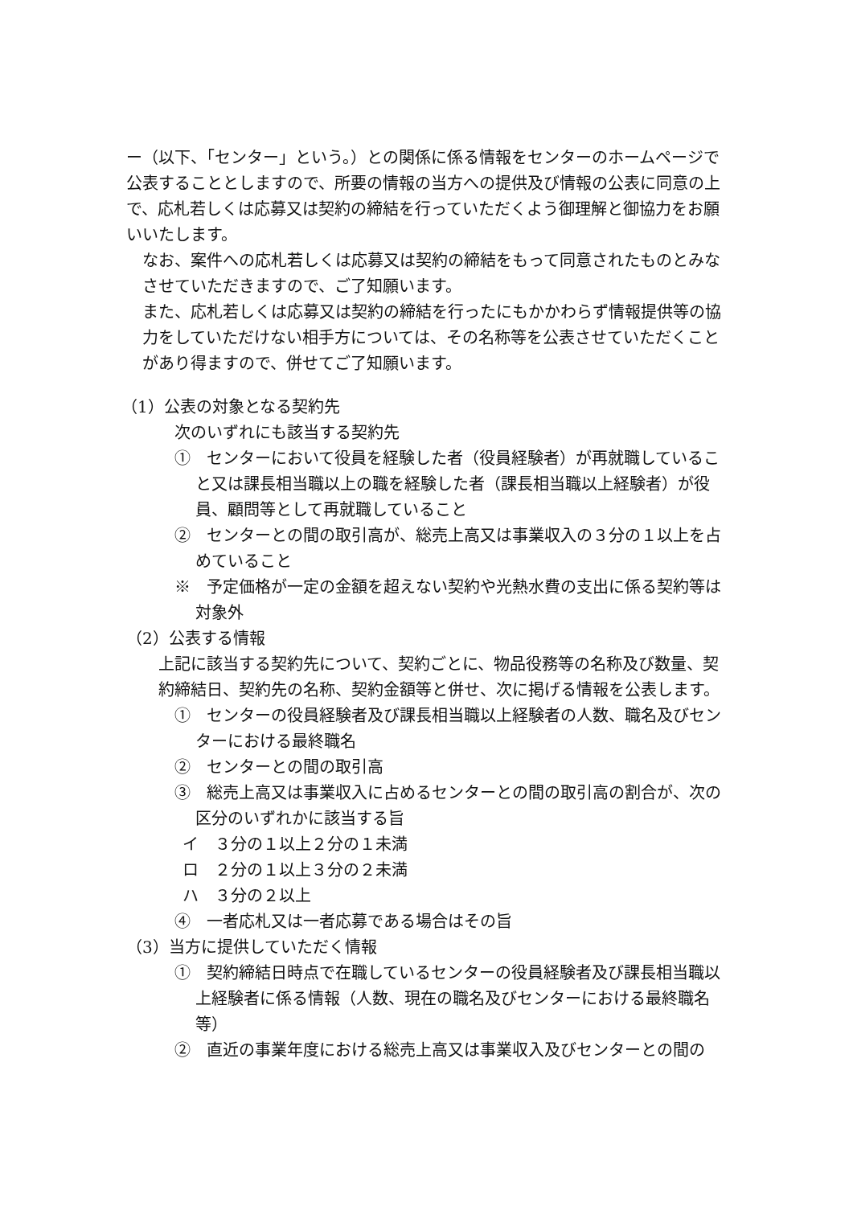ー（以下、「センター」という。）との関係に係る情報をセンターのホームページで公表することとしますので、所要の情報の当方への提供及び情報の公表に同意の上で、応札若しくは応募又は契約の締結を行っていただくよう御理解と御協力をお願いいたします。
なお、案件への応札若しくは応募又は契約の締結をもって同意されたものとみなさせていただきますので、ご了知願います。
また、応札若しくは応募又は契約の締結を行ったにもかかわらず情報提供等の協力をしていただけない相手方については、その名称等を公表させていただくことがあり得ますので、併せてご了知願います。
（1）公表の対象となる契約先
次のいずれにも該当する契約先
①　センターにおいて役員を経験した者（役員経験者）が再就職していること又は課長相当職以上の職を経験した者（課長相当職以上経験者）が役員、顧問等として再就職していること
②　センターとの間の取引高が、総売上高又は事業収入の３分の１以上を占めていること
※　予定価格が一定の金額を超えない契約や光熱水費の支出に係る契約等は対象外
（2）公表する情報
上記に該当する契約先について、契約ごとに、物品役務等の名称及び数量、契約締結日、契約先の名称、契約金額等と併せ、次に掲げる情報を公表します。
①　センターの役員経験者及び課長相当職以上経験者の人数、職名及びセンターにおける最終職名
②　センターとの間の取引高
③　総売上高又は事業収入に占めるセンターとの間の取引高の割合が、次の区分のいずれかに該当する旨
イ　３分の１以上２分の１未満
ロ　２分の１以上３分の２未満
ハ　３分の２以上
④　一者応札又は一者応募である場合はその旨
（3）当方に提供していただく情報
①　契約締結日時点で在職しているセンターの役員経験者及び課長相当職以上経験者に係る情報（人数、現在の職名及びセンターにおける最終職名等）
②　直近の事業年度における総売上高又は事業収入及びセンターとの間の